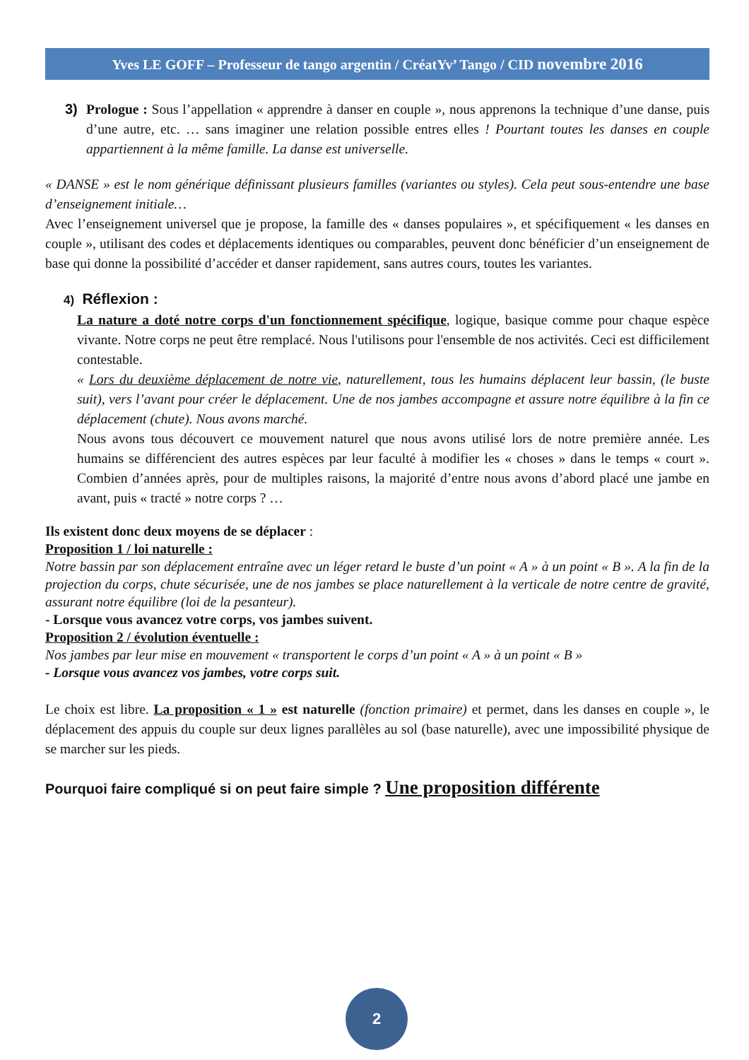Yves LE GOFF – Professeur de tango argentin / CréatYv’ Tango / CID novembre 2016
3) Prologue : Sous l’appellation « apprendre à danser en couple », nous apprenons la technique d’une danse, puis d’une autre, etc. … sans imaginer une relation possible entres elles ! Pourtant toutes les danses en couple appartiennent à la même famille. La danse est universelle.
« DANSE » est le nom générique définissant plusieurs familles (variantes ou styles). Cela peut sous-entendre une base d’enseignement initiale…
Avec l’enseignement universel que je propose, la famille des « danses populaires », et spécifiquement « les danses en couple », utilisant des codes et déplacements identiques ou comparables, peuvent donc bénéficier d’un enseignement de base qui donne la possibilité d’accéder et danser rapidement, sans autres cours, toutes les variantes.
4) Réflexion :
La nature a doté notre corps d'un fonctionnement spécifique, logique, basique comme pour chaque espèce vivante. Notre corps ne peut être remplacé. Nous l'utilisons pour l'ensemble de nos activités. Ceci est difficilement contestable.
« Lors du deuxième déplacement de notre vie, naturellement, tous les humains déplacent leur bassin, (le buste suit), vers l’avant pour créer le déplacement. Une de nos jambes accompagne et assure notre équilibre à la fin ce déplacement (chute). Nous avons marché.
Nous avons tous découvert ce mouvement naturel que nous avons utilisé lors de notre première année. Les humains se différencient des autres espèces par leur faculté à modifier les « choses » dans le temps « court ». Combien d’années après, pour de multiples raisons, la majorité d’entre nous avons d’abord placé une jambe en avant, puis « tracté » notre corps ? …
Ils existent donc deux moyens de se déplacer :
Proposition 1 / loi naturelle :
Notre bassin par son déplacement entraîne avec un léger retard le buste d’un point « A » à un point « B ». A la fin de la projection du corps, chute sécurisée, une de nos jambes se place naturellement à la verticale de notre centre de gravité, assurant notre équilibre (loi de la pesanteur).
- Lorsque vous avancez votre corps, vos jambes suivent.
Proposition 2 / évolution éventuelle :
Nos jambes par leur mise en mouvement « transportent le corps d’un point « A » à un point « B »
- Lorsque vous avancez vos jambes, votre corps suit.
Le choix est libre. La proposition « 1 » est naturelle (fonction primaire) et permet, dans les danses en couple », le déplacement des appuis du couple sur deux lignes parallèles au sol (base naturelle), avec une impossibilité physique de se marcher sur les pieds.
Pourquoi faire compliqué si on peut faire simple ? Une proposition différente
2